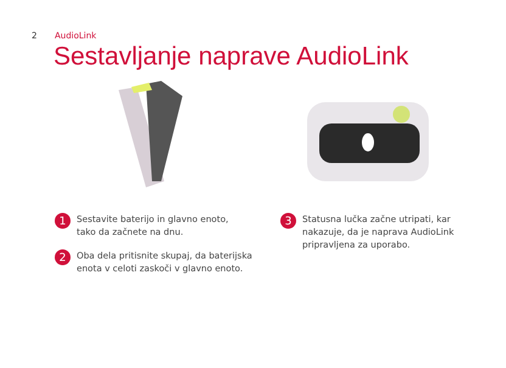2 AudioLink
Sestavljanje naprave AudioLink
1 Sestavite baterijo in glavno enoto,
tako da začnete na dnu.
2 Oba dela pritisnite skupaj, da baterijska
enota v celoti zaskoči v glavno enoto.
3 Statusna lučka začne utripati, kar
nakazuje, da je naprava AudioLink
pripravljena za uporabo.